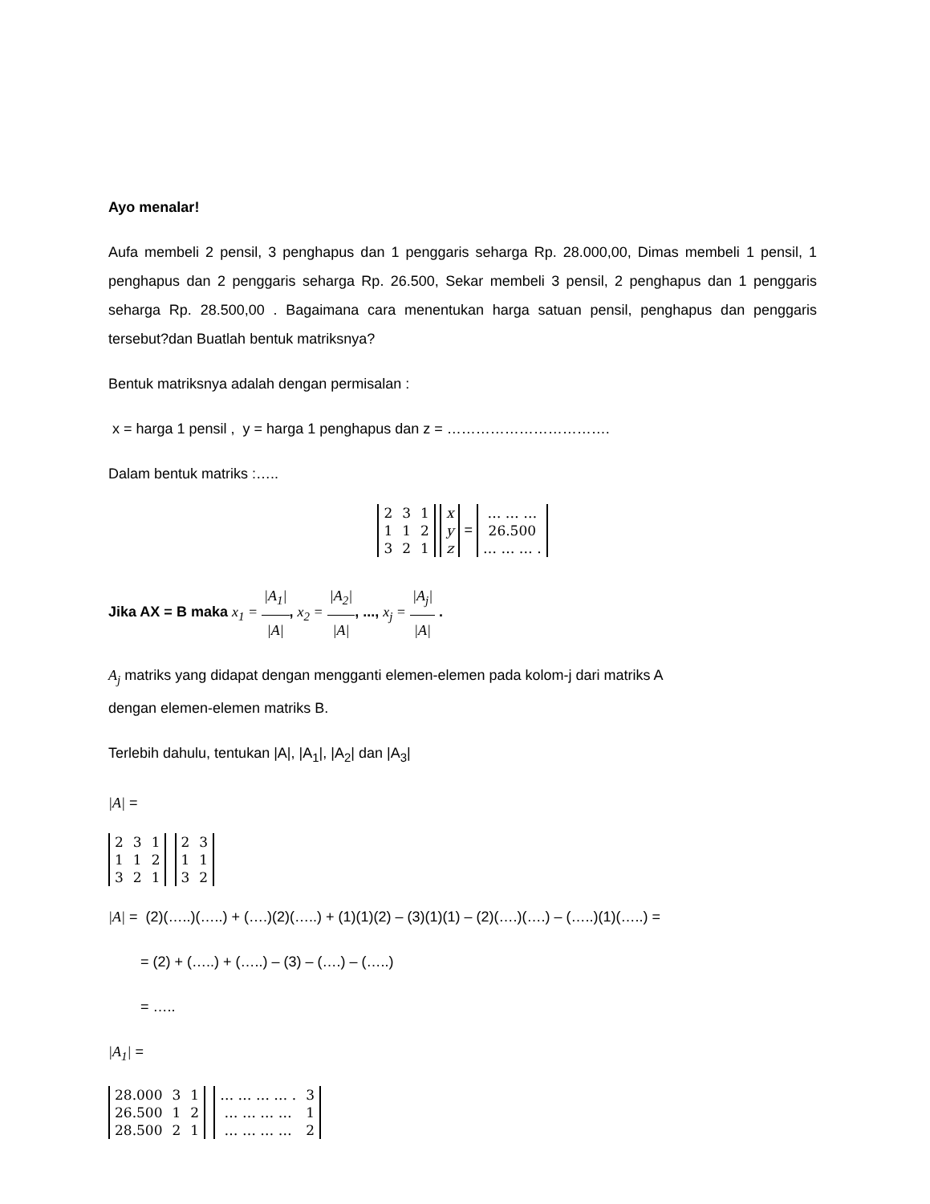Ayo menalar!
Aufa membeli 2 pensil, 3 penghapus dan 1 penggaris seharga Rp. 28.000,00, Dimas membeli 1 pensil, 1 penghapus dan 2 penggaris seharga Rp. 26.500, Sekar membeli 3 pensil, 2 penghapus dan 1 penggaris seharga Rp. 28.500,00 . Bagaimana cara menentukan harga satuan pensil, penghapus dan penggaris tersebut?dan Buatlah bentuk matriksnya?
Bentuk matriksnya adalah dengan permisalan :
x = harga 1 pensil , y = harga 1 penghapus dan z = …………………………….
Dalam bentuk matriks :…..
| 2 | 3 | 1 |
| 1 | 1 | 2 |
| 3 | 2 | 1 |
| x |
| y |
| z |
=
| … … … |
| 26.500 |
| … … … . |
Jika AX = B maka x<sub>1</sub> = |A<sub>1</sub>| |A|, x<sub>2</sub> = |A<sub>2</sub>| |A|, ..., x<sub>j</sub> = |A<sub>j</sub>| |A| .
A<sub>j</sub> matriks yang didapat dengan mengganti elemen-elemen pada kolom-j dari matriks A
dengan elemen-elemen matriks B.
Terlebih dahulu, tentukan |A|, |A<sub>1</sub>|, |A<sub>2</sub>| dan |A<sub>3</sub>|
|A| =
| 2 | 3 | 1 |
| 1 | 1 | 2 |
| 3 | 2 | 1 |
| 2 | 3 |
| 1 | 1 |
| 3 | 2 |
|A| = (2)(…..)(…..) + (….)(2)(…..) + (1)(1)(2) – (3)(1)(1) – (2)(….)(….) – (…..)(1)(…..) =
= (2) + (…..) + (…..) – (3) – (….) – (…..)
= …..
|A<sub>1</sub>| =
| 28.000 | 3 | 1 |
| 26.500 | 1 | 2 |
| 28.500 | 2 | 1 |
| … … … … . | 3 |
| … … … … | 1 |
| … … … … | 2 |